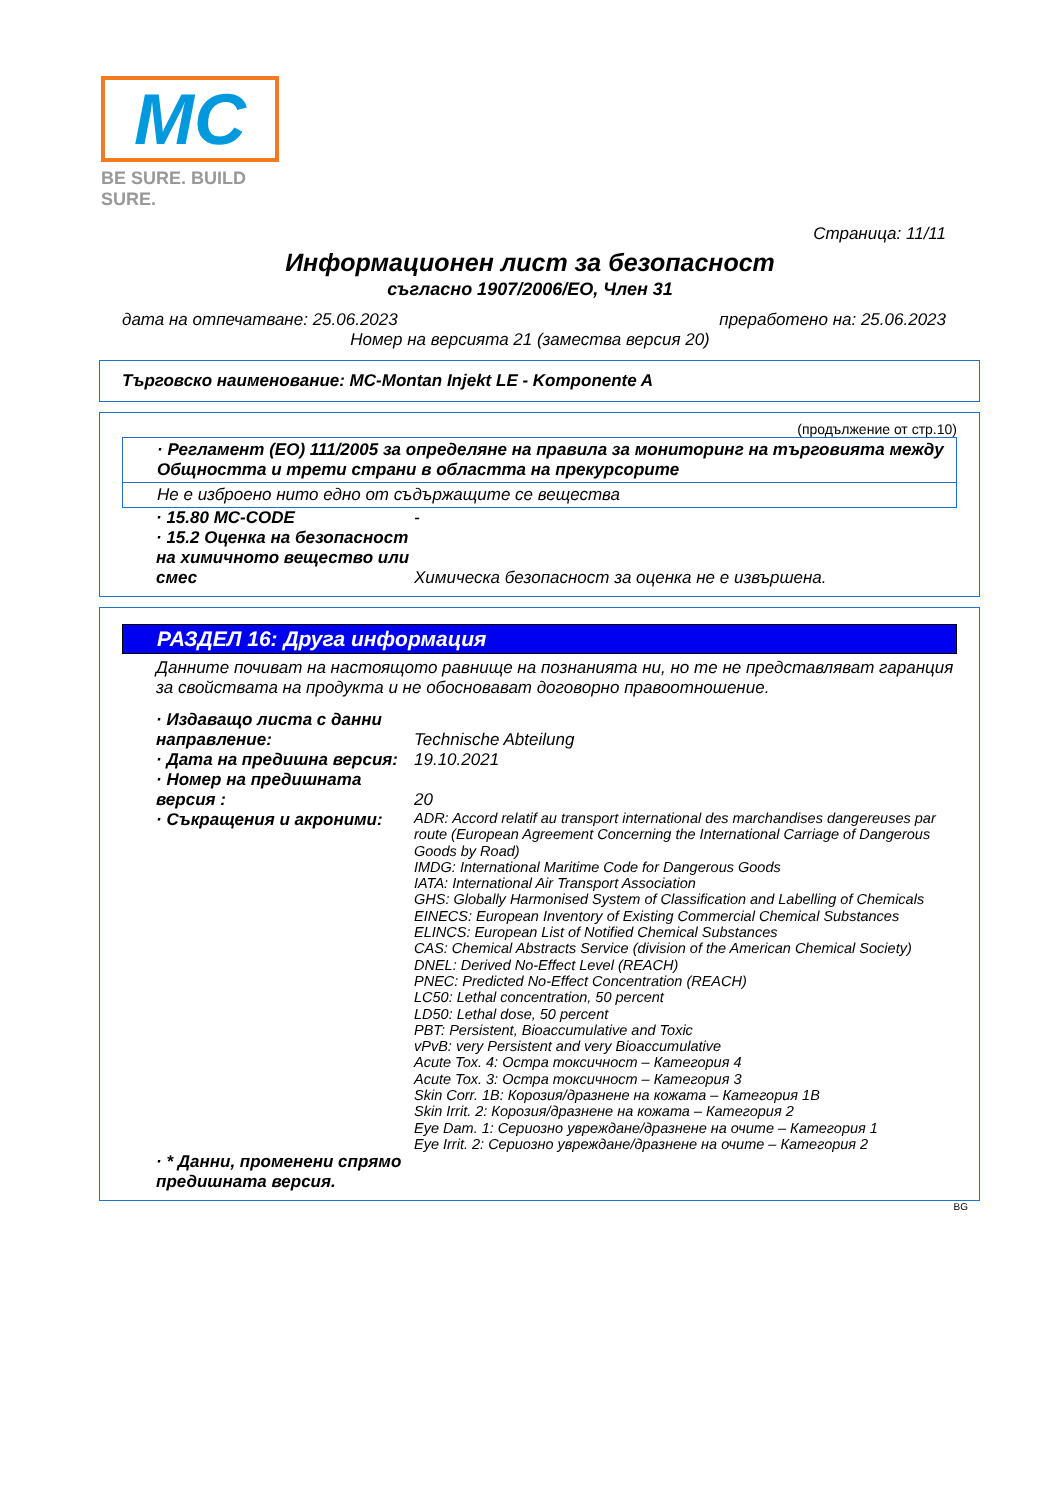MC
BE SURE. BUILD SURE.
Страница: 11/11
Информационен лист за безопасност
съгласно 1907/2006/ЕО, Член 31
дата на отпечатване: 25.06.2023 преработено на: 25.06.2023
Номер на версията 21 (замества версия 20)
Търговско наименование: MC-Montan Injekt LE - Komponente A
(продължение от стр.10)
· Регламент (ЕО) 111/2005 за определяне на правила за мониторинг на търговията между Общността и трети страни в областта на прекурсорите
Не е изброено нито едно от съдържащите се вещества
· 15.80 MC-CODE -
· 15.2 Оценка на безопасност на химичното вещество или смес
Химическа безопасност за оценка не е извършена.
РАЗДЕЛ 16: Друга информация
Данните почиват на настоящото равнище на познанията ни, но те не представляват гаранция за свойствата на продукта и не обосновават договорно правоотношение.
· Издаващо листа с данни направление:
Technische Abteilung
· Дата на предишна версия:
19.10.2021
· Номер на предишната версия :
20
· Съкращения и акроними:
ADR: Accord relatif au transport international des marchandises dangereuses par route (European Agreement Concerning the International Carriage of Dangerous Goods by Road)
IMDG: International Maritime Code for Dangerous Goods
IATA: International Air Transport Association
GHS: Globally Harmonised System of Classification and Labelling of Chemicals
EINECS: European Inventory of Existing Commercial Chemical Substances
ELINCS: European List of Notified Chemical Substances
CAS: Chemical Abstracts Service (division of the American Chemical Society)
DNEL: Derived No-Effect Level (REACH)
PNEC: Predicted No-Effect Concentration (REACH)
LC50: Lethal concentration, 50 percent
LD50: Lethal dose, 50 percent
PBT: Persistent, Bioaccumulative and Toxic
vPvB: very Persistent and very Bioaccumulative
Acute Tox. 4: Остра токсичност – Категория 4
Acute Tox. 3: Остра токсичност – Категория 3
Skin Corr. 1B: Корозия/дразнене на кожата – Категория 1B
Skin Irrit. 2: Корозия/дразнене на кожата – Категория 2
Eye Dam. 1: Сериозно увреждане/дразнене на очите – Категория 1
Eye Irrit. 2: Сериозно увреждане/дразнене на очите – Категория 2
· * Данни, променени спрямо предишната версия.
BG